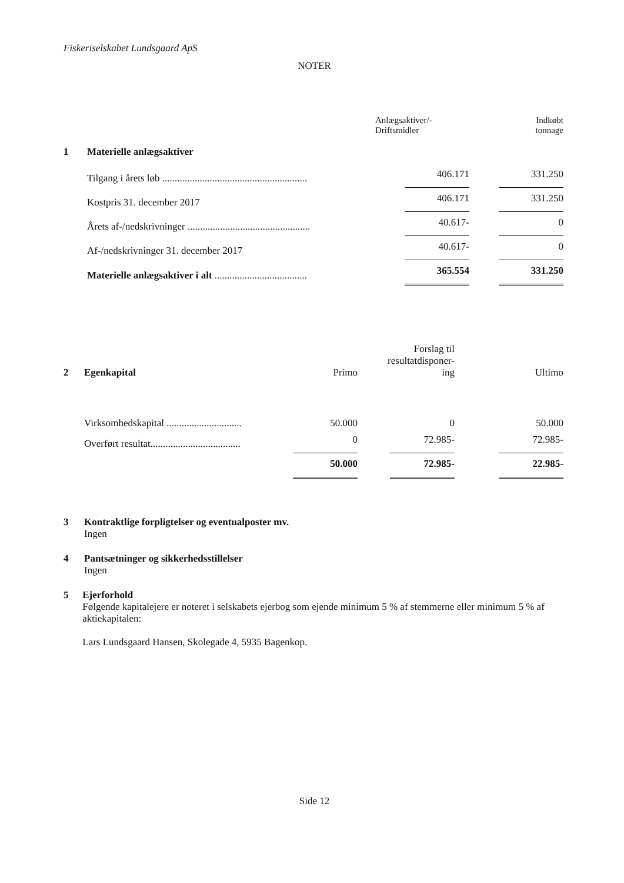Fiskeriselskabet Lundsgaard ApS
NOTER
| | | Anlægsaktiver/- Driftsmidler | Indkøbt tonnage |
| --- | --- | --- | --- |
| 1 | Materielle anlægsaktiver | | |
| | Tilgang i årets løb .......................................................... | 406.171 | 331.250 |
| | Kostpris 31. december 2017 | 406.171 | 331.250 |
| | Årets af-/nedskrivninger ................................................. | 40.617- | 0 |
| | Af-/nedskrivninger 31. december 2017 | 40.617- | 0 |
| | Materielle anlægsaktiver i alt ..................................... | 365.554 | 331.250 |
| 2 | Egenkapital | Primo | Forslag til resultatdisponer- ing | Ultimo |
| | Virksomhedskapital .............................. | 50.000 | 0 | 50.000 |
| | Overført resultat.................................... | 0 | 72.985- | 72.985- |
| | | 50.000 | 72.985- | 22.985- |
3 Kontraktlige forpligtelser og eventualposter mv.
Ingen
4 Pantsætninger og sikkerhedsstillelser
Ingen
5 Ejerforhold
Følgende kapitalejere er noteret i selskabets ejerbog som ejende minimum 5 % af stemmerne eller minimum 5 % af aktiekapitalen:
Lars Lundsgaard Hansen, Skolegade 4, 5935 Bagenkop.
Side 12